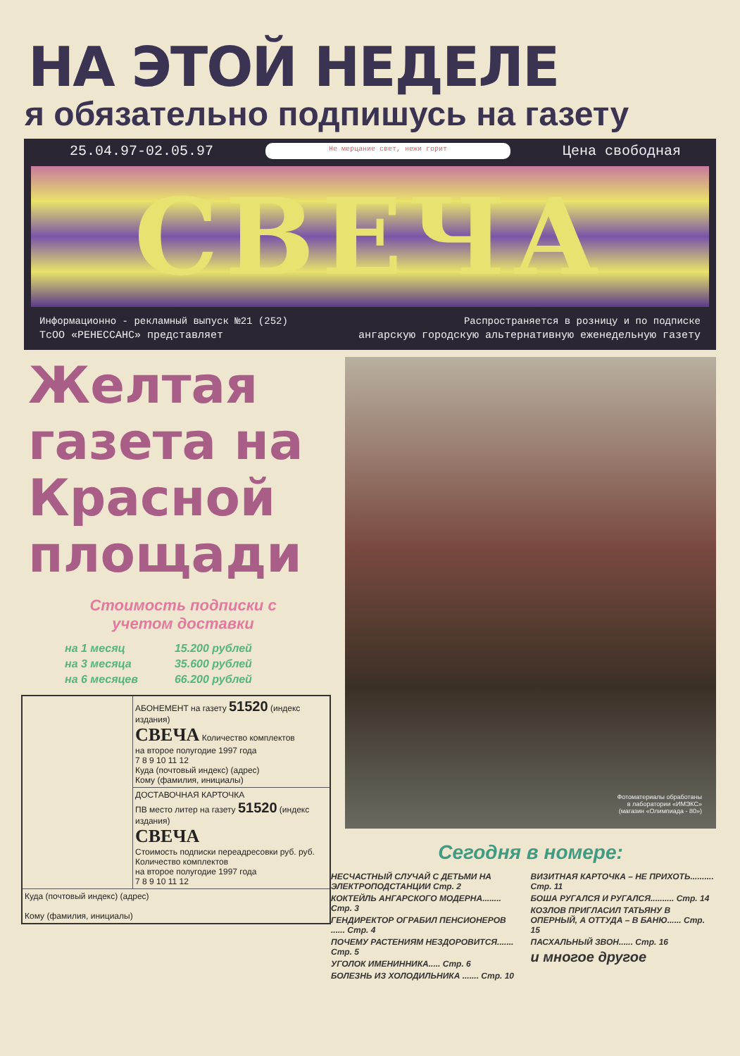НА ЭТОЙ НЕДЕЛЕ
я обязательно подпишусь на газету
25.04.97-02.05.97 Не мерцание свет, нежи горит Цена свободная
СВЕЧА
Информационно - рекламный выпуск №21 (252) Распространяется в розницу и по подписке
ТсОО «РЕНЕССАНС» представляет ангарскую городскую альтернативную еженедельную газету
Желтая газета на Красной площади
Стоимость подписки с
учетом доставки
| на 1 месяц | 15.200 рублей |
| на 3 месяца | 35.600 рублей |
| на 6 месяцев | 66.200 рублей |
| | АБОНЕМЕНТ на газету 51520 (индекс издания) СВЕЧА Количество комплектов на второе полугодие 1997 года 7 8 9 10 11 12 Куда (почтовый индекс) (адрес) Кому (фамилия, инициалы) |
| | ДОСТАВОЧНАЯ КАРТОЧКА ПВ место литер на газету 51520 (индекс издания) СВЕЧА Стоимость подписки переадресовки руб. руб. Количество комплектов на второе полугодие 1997 года 7 8 9 10 11 12 |
| Куда (почтовый индекс) (адрес) Кому (фамилия, инициалы) | |
Фотоматериалы обработаны
в лаборатории «ИМЭКС»
(магазин «Олимпиада - 80»)
Сегодня в номере:
НЕСЧАСТНЫЙ СЛУЧАЙ С ДЕТЬМИ НА ЭЛЕКТРОПОДСТАНЦИИ Стр. 2
КОКТЕЙЛЬ АНГАРСКОГО МОДЕРНА........ Стр. 3
ГЕНДИРЕКТОР ОГРАБИЛ ПЕНСИОНЕРОВ ...... Стр. 4
ПОЧЕМУ РАСТЕНИЯМ НЕЗДОРОВИТСЯ....... Стр. 5
УГОЛОК ИМЕНИННИКА..... Стр. 6
БОЛЕЗНЬ ИЗ ХОЛОДИЛЬНИКА ....... Стр. 10
ВИЗИТНАЯ КАРТОЧКА – НЕ ПРИХОТЬ.......... Стр. 11
БОША РУГАЛСЯ И РУГАЛСЯ.......... Стр. 14
КОЗЛОВ ПРИГЛАСИЛ ТАТЬЯНУ В ОПЕРНЫЙ, А ОТТУДА – В БАНЮ...... Стр. 15
ПАСХАЛЬНЫЙ ЗВОН...... Стр. 16
и многое другое